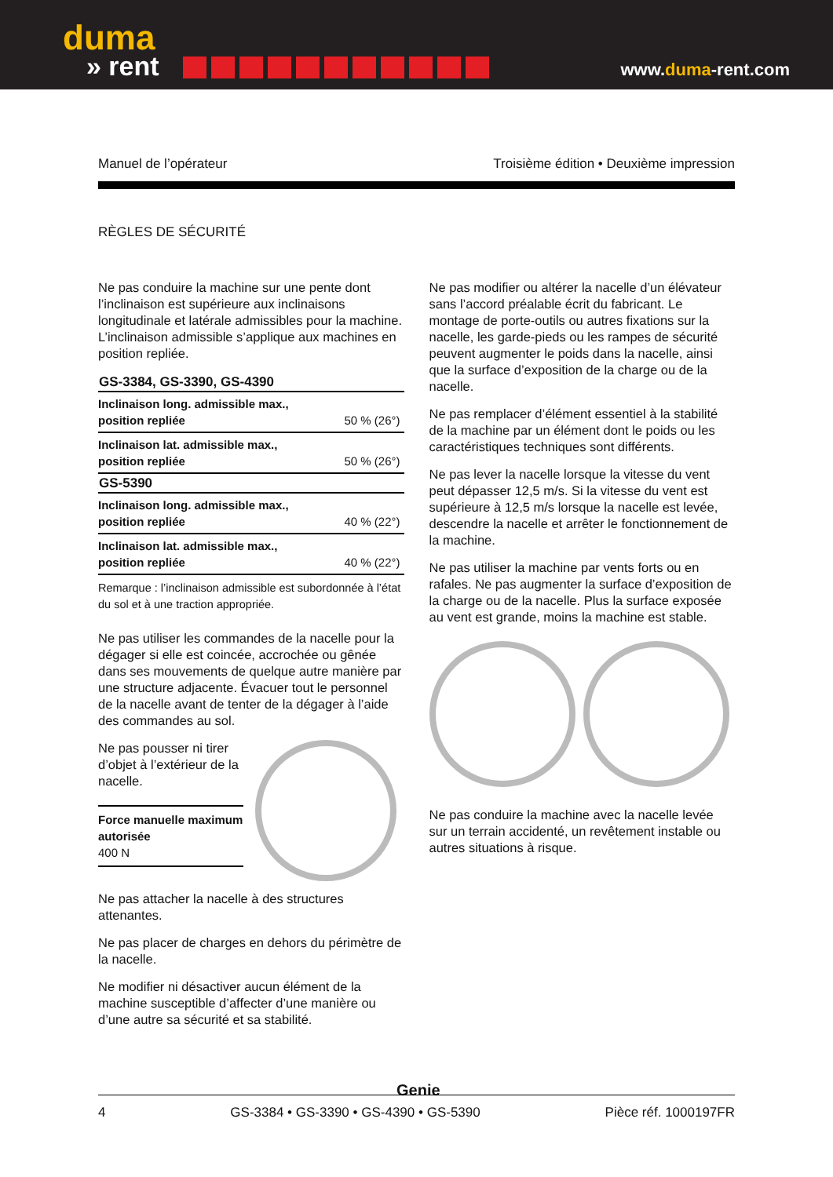duma
» rent
www.duma-rent.com
Manuel de l’opérateur Troisième édition • Deuxième impression
RÈGLES DE SÉCURITÉ
Ne pas conduire la machine sur une pente dont l’inclinaison est supérieure aux inclinaisons longitudinale et latérale admissibles pour la machine. L’inclinaison admissible s’applique aux machines en position repliée.
| GS-3384, GS-3390, GS-4390 | |
| --- | --- |
| Inclinaison long. admissible max., position repliée | 50 % (26°) |
| Inclinaison lat. admissible max., position repliée | 50 % (26°) |
| GS-5390 | |
| Inclinaison long. admissible max., position repliée | 40 % (22°) |
| Inclinaison lat. admissible max., position repliée | 40 % (22°) |
Remarque : l’inclinaison admissible est subordonnée à l’état du sol et à une traction appropriée.
Ne pas utiliser les commandes de la nacelle pour la dégager si elle est coincée, accrochée ou gênée dans ses mouvements de quelque autre manière par une structure adjacente. Évacuer tout le personnel de la nacelle avant de tenter de la dégager à l’aide des commandes au sol.
Ne pas pousser ni tirer d’objet à l’extérieur de la nacelle.
Force manuelle maximum autorisée
400 N
Ne pas attacher la nacelle à des structures attenantes.
Ne pas placer de charges en dehors du périmètre de la nacelle.
Ne modifier ni désactiver aucun élément de la machine susceptible d’affecter d’une manière ou d’une autre sa sécurité et sa stabilité.
Ne pas modifier ou altérer la nacelle d’un élévateur sans l’accord préalable écrit du fabricant. Le montage de porte-outils ou autres fixations sur la nacelle, les garde-pieds ou les rampes de sécurité peuvent augmenter le poids dans la nacelle, ainsi que la surface d’exposition de la charge ou de la nacelle.
Ne pas remplacer d’élément essentiel à la stabilité de la machine par un élément dont le poids ou les caractéristiques techniques sont différents.
Ne pas lever la nacelle lorsque la vitesse du vent peut dépasser 12,5 m/s. Si la vitesse du vent est supérieure à 12,5 m/s lorsque la nacelle est levée, descendre la nacelle et arrêter le fonctionnement de la machine.
Ne pas utiliser la machine par vents forts ou en rafales. Ne pas augmenter la surface d’exposition de la charge ou de la nacelle. Plus la surface exposée au vent est grande, moins la machine est stable.
Ne pas conduire la machine avec la nacelle levée sur un terrain accidenté, un revêtement instable ou autres situations à risque.
Genie
4 GS-3384 • GS-3390 • GS-4390 • GS-5390 Pièce réf. 1000197FR